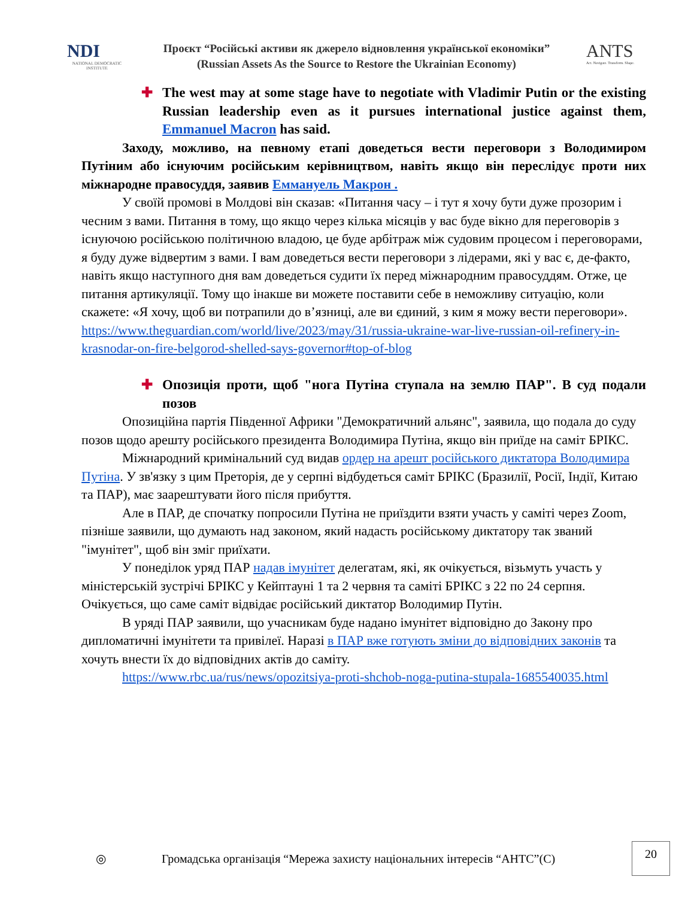NDI
NATIONAL DEMOCRATIC INSTITUTE
Проєкт “Російські активи як джерело відновлення української економіки”
(Russian Assets As the Source to Restore the Ukrainian Economy)
ANTS
Act. Navigate. Transform. Shape.
✚ The west may at some stage have to negotiate with Vladimir Putin or the existing Russian leadership even as it pursues international justice against them, Emmanuel Macron has said.
Заходу, можливо, на певному етапі доведеться вести переговори з Володимиром Путіним або існуючим російським керівництвом, навіть якщо він переслідує проти них міжнародне правосуддя, заявив Еммануель Макрон .
У своїй промові в Молдові він сказав: «Питання часу – і тут я хочу бути дуже прозорим і чесним з вами. Питання в тому, що якщо через кілька місяців у вас буде вікно для переговорів з існуючою російською політичною владою, це буде арбітраж між судовим процесом і переговорами, я буду дуже відвертим з вами. І вам доведеться вести переговори з лідерами, які у вас є, де-факто, навіть якщо наступного дня вам доведеться судити їх перед міжнародним правосуддям. Отже, це питання артикуляції. Тому що інакше ви можете поставити себе в неможливу ситуацію, коли скажете: «Я хочу, щоб ви потрапили до в’язниці, але ви єдиний, з ким я можу вести переговори».
https://www.theguardian.com/world/live/2023/may/31/russia-ukraine-war-live-russian-oil-refinery-in-krasnodar-on-fire-belgorod-shelled-says-governor#top-of-blog
✚ Опозиція проти, щоб "нога Путіна ступала на землю ПАР". В суд подали позов
Опозиційна партія Південної Африки "Демократичний альянс", заявила, що подала до суду позов щодо арешту російського президента Володимира Путіна, якщо він приїде на саміт БРІКС.
Міжнародний кримінальний суд видав ордер на арешт російського диктатора Володимира Путіна. У зв'язку з цим Преторія, де у серпні відбудеться саміт БРІКС (Бразилії, Росії, Індії, Китаю та ПАР), має заарештувати його після прибуття.
Але в ПАР, де спочатку попросили Путіна не приїздити взяти участь у саміті через Zoom, пізніше заявили, що думають над законом, який надасть російському диктатору так званий "імунітет", щоб він зміг приїхати.
У понеділок уряд ПАР надав імунітет делегатам, які, як очікується, візьмуть участь у міністерській зустрічі БРІКС у Кейптауні 1 та 2 червня та саміті БРІКС з 22 по 24 серпня. Очікується, що саме саміт відвідає російський диктатор Володимир Путін.
В уряді ПАР заявили, що учасникам буде надано імунітет відповідно до Закону про дипломатичні імунітети та привілеї. Наразі в ПАР вже готують зміни до відповідних законів та хочуть внести їх до відповідних актів до саміту.
https://www.rbc.ua/rus/news/opozitsiya-proti-shchob-noga-putina-stupala-1685540035.html
◎ Громадська організація “Мережа захисту національних інтересів “АНТС”(С) 20